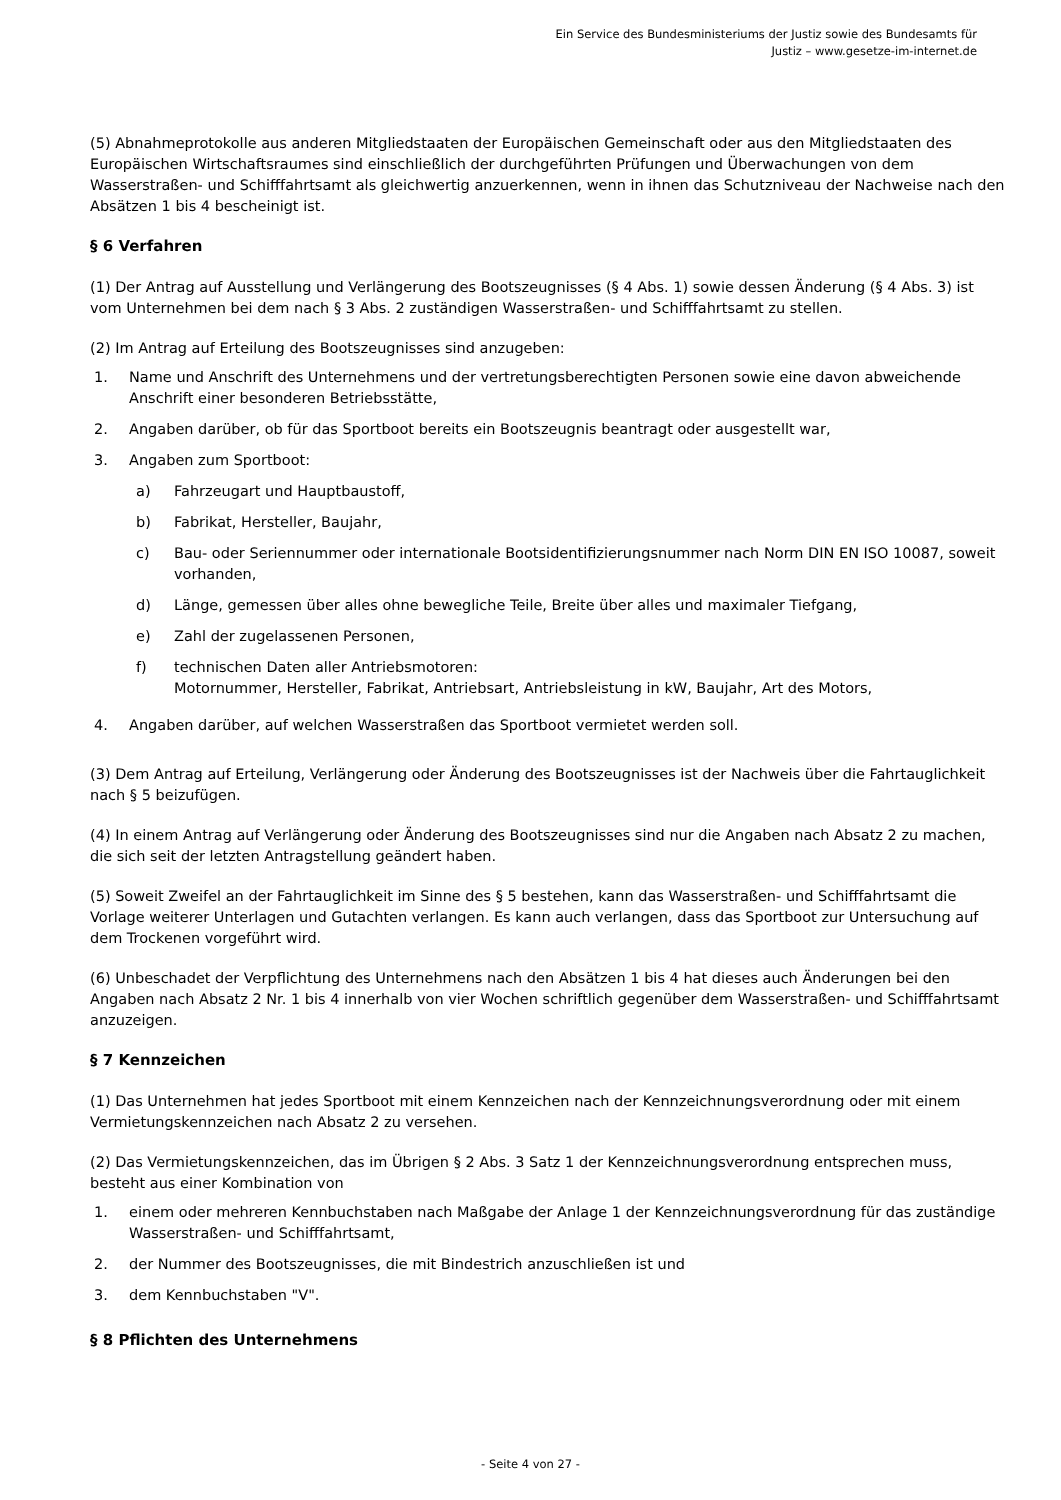Ein Service des Bundesministeriums der Justiz sowie des Bundesamts für
Justiz – www.gesetze-im-internet.de
(5) Abnahmeprotokolle aus anderen Mitgliedstaaten der Europäischen Gemeinschaft oder aus den Mitgliedstaaten des Europäischen Wirtschaftsraumes sind einschließlich der durchgeführten Prüfungen und Überwachungen von dem Wasserstraßen- und Schifffahrtsamt als gleichwertig anzuerkennen, wenn in ihnen das Schutzniveau der Nachweise nach den Absätzen 1 bis 4 bescheinigt ist.
§ 6 Verfahren
(1) Der Antrag auf Ausstellung und Verlängerung des Bootszeugnisses (§ 4 Abs. 1) sowie dessen Änderung (§ 4 Abs. 3) ist vom Unternehmen bei dem nach § 3 Abs. 2 zuständigen Wasserstraßen- und Schifffahrtsamt zu stellen.
(2) Im Antrag auf Erteilung des Bootszeugnisses sind anzugeben:
1. Name und Anschrift des Unternehmens und der vertretungsberechtigten Personen sowie eine davon abweichende Anschrift einer besonderen Betriebsstätte,
2. Angaben darüber, ob für das Sportboot bereits ein Bootszeugnis beantragt oder ausgestellt war,
3. Angaben zum Sportboot:
a) Fahrzeugart und Hauptbaustoff,
b) Fabrikat, Hersteller, Baujahr,
c) Bau- oder Seriennummer oder internationale Bootsidentifizierungsnummer nach Norm DIN EN ISO 10087, soweit vorhanden,
d) Länge, gemessen über alles ohne bewegliche Teile, Breite über alles und maximaler Tiefgang,
e) Zahl der zugelassenen Personen,
f) technischen Daten aller Antriebsmotoren:
Motornummer, Hersteller, Fabrikat, Antriebsart, Antriebsleistung in kW, Baujahr, Art des Motors,
4. Angaben darüber, auf welchen Wasserstraßen das Sportboot vermietet werden soll.
(3) Dem Antrag auf Erteilung, Verlängerung oder Änderung des Bootszeugnisses ist der Nachweis über die Fahrtauglichkeit nach § 5 beizufügen.
(4) In einem Antrag auf Verlängerung oder Änderung des Bootszeugnisses sind nur die Angaben nach Absatz 2 zu machen, die sich seit der letzten Antragstellung geändert haben.
(5) Soweit Zweifel an der Fahrtauglichkeit im Sinne des § 5 bestehen, kann das Wasserstraßen- und Schifffahrtsamt die Vorlage weiterer Unterlagen und Gutachten verlangen. Es kann auch verlangen, dass das Sportboot zur Untersuchung auf dem Trockenen vorgeführt wird.
(6) Unbeschadet der Verpflichtung des Unternehmens nach den Absätzen 1 bis 4 hat dieses auch Änderungen bei den Angaben nach Absatz 2 Nr. 1 bis 4 innerhalb von vier Wochen schriftlich gegenüber dem Wasserstraßen- und Schifffahrtsamt anzuzeigen.
§ 7 Kennzeichen
(1) Das Unternehmen hat jedes Sportboot mit einem Kennzeichen nach der Kennzeichnungsverordnung oder mit einem Vermietungskennzeichen nach Absatz 2 zu versehen.
(2) Das Vermietungskennzeichen, das im Übrigen § 2 Abs. 3 Satz 1 der Kennzeichnungsverordnung entsprechen muss, besteht aus einer Kombination von
1. einem oder mehreren Kennbuchstaben nach Maßgabe der Anlage 1 der Kennzeichnungsverordnung für das zuständige Wasserstraßen- und Schifffahrtsamt,
2. der Nummer des Bootszeugnisses, die mit Bindestrich anzuschließen ist und
3. dem Kennbuchstaben "V".
§ 8 Pflichten des Unternehmens
- Seite 4 von 27 -